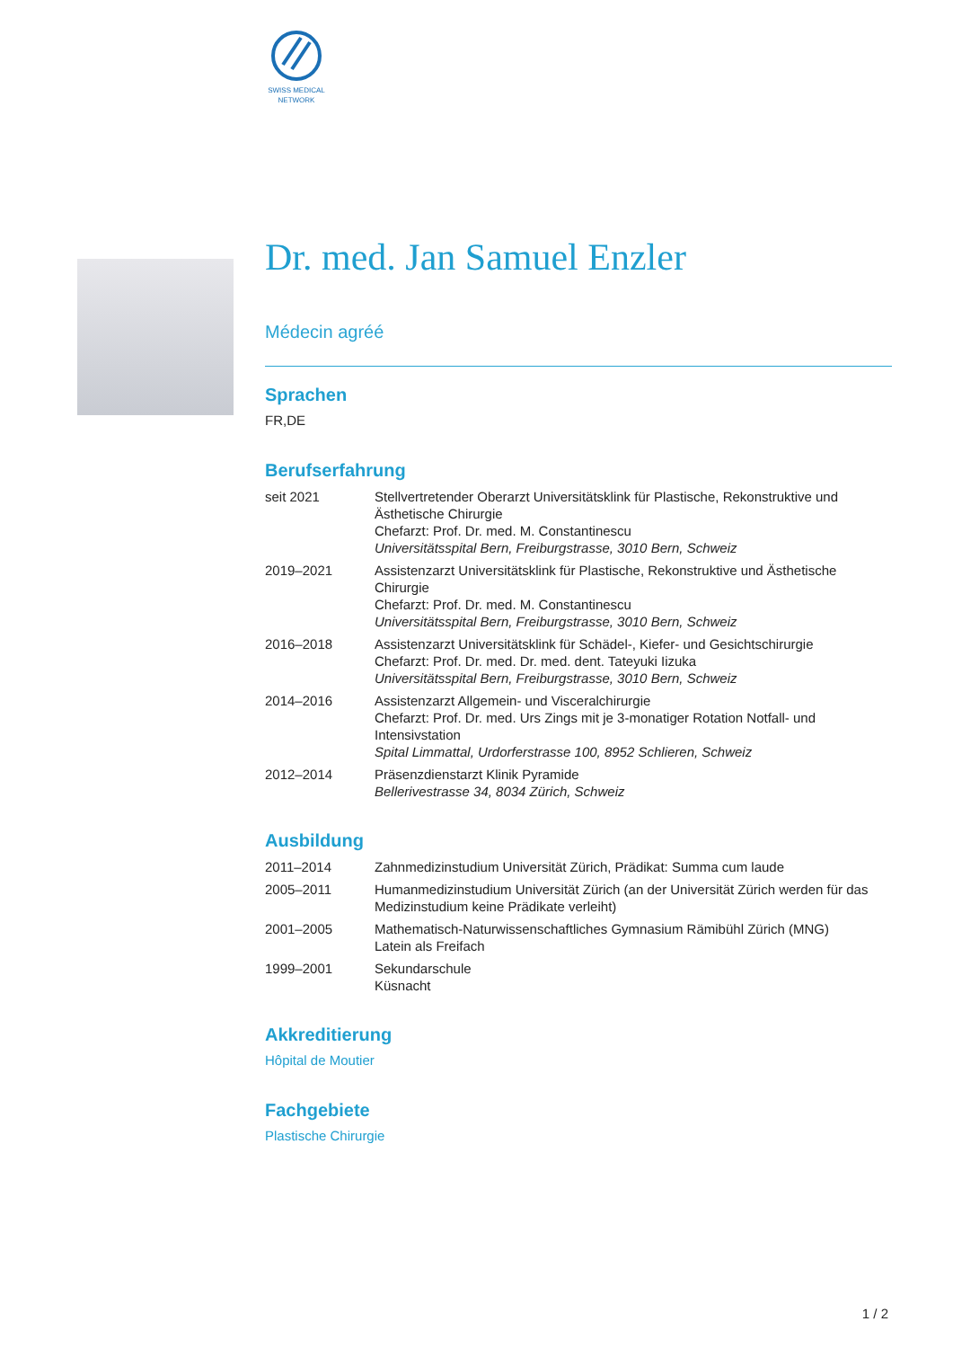SWISS MEDICAL
NETWORK
Dr. med. Jan Samuel Enzler
Médecin agréé
Sprachen
FR,DE
Berufserfahrung
| seit 2021 | Stellvertretender Oberarzt Universitätsklink für Plastische, Rekonstruktive und Ästhetische Chirurgie Chefarzt: Prof. Dr. med. M. Constantinescu Universitätsspital Bern, Freiburgstrasse, 3010 Bern, Schweiz |
| 2019–2021 | Assistenzarzt Universitätsklink für Plastische, Rekonstruktive und Ästhetische Chirurgie Chefarzt: Prof. Dr. med. M. Constantinescu Universitätsspital Bern, Freiburgstrasse, 3010 Bern, Schweiz |
| 2016–2018 | Assistenzarzt Universitätsklink für Schädel-, Kiefer- und Gesichtschirurgie Chefarzt: Prof. Dr. med. Dr. med. dent. Tateyuki Iizuka Universitätsspital Bern, Freiburgstrasse, 3010 Bern, Schweiz |
| 2014–2016 | Assistenzarzt Allgemein- und Visceralchirurgie Chefarzt: Prof. Dr. med. Urs Zings mit je 3-monatiger Rotation Notfall- und Intensivstation Spital Limmattal, Urdorferstrasse 100, 8952 Schlieren, Schweiz |
| 2012–2014 | Präsenzdienstarzt Klinik Pyramide Bellerivestrasse 34, 8034 Zürich, Schweiz |
Ausbildung
| 2011–2014 | Zahnmedizinstudium Universität Zürich, Prädikat: Summa cum laude |
| 2005–2011 | Humanmedizinstudium Universität Zürich (an der Universität Zürich werden für das Medizinstudium keine Prädikate verleiht) |
| 2001–2005 | Mathematisch-Naturwissenschaftliches Gymnasium Rämibühl Zürich (MNG) Latein als Freifach |
| 1999–2001 | Sekundarschule Küsnacht |
Akkreditierung
Hôpital de Moutier
Fachgebiete
Plastische Chirurgie
1 / 2